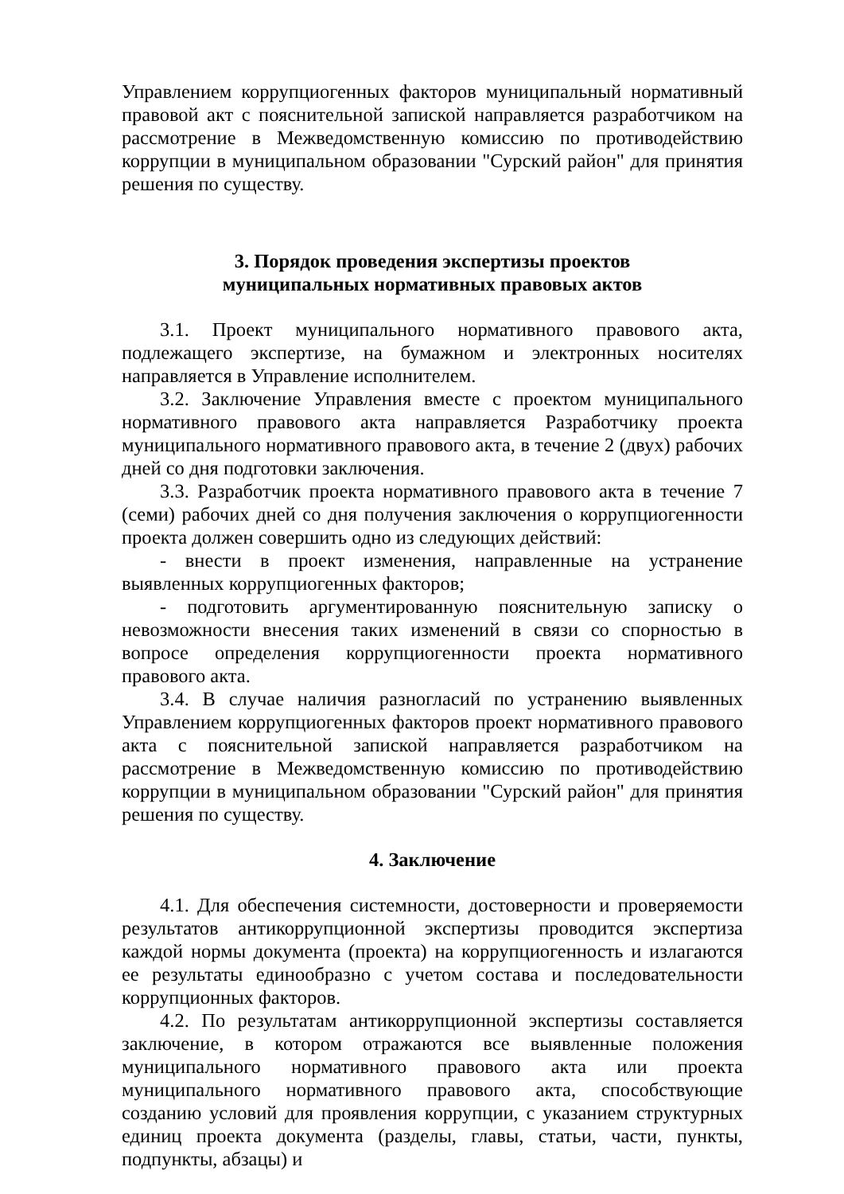Управлением коррупциогенных факторов муниципальный нормативный правовой акт с пояснительной запиской направляется разработчиком на рассмотрение в Межведомственную комиссию по противодействию коррупции в муниципальном образовании "Сурский район" для принятия решения по существу.
3. Порядок проведения экспертизы проектов
муниципальных нормативных правовых актов
3.1. Проект муниципального нормативного правового акта, подлежащего экспертизе, на бумажном и электронных носителях направляется в Управление исполнителем.
3.2. Заключение Управления вместе с проектом муниципального нормативного правового акта направляется Разработчику проекта муниципального нормативного правового акта, в течение 2 (двух) рабочих дней со дня подготовки заключения.
3.3. Разработчик проекта нормативного правового акта в течение 7 (семи) рабочих дней со дня получения заключения о коррупциогенности проекта должен совершить одно из следующих действий:
- внести в проект изменения, направленные на устранение выявленных коррупциогенных факторов;
- подготовить аргументированную пояснительную записку о невозможности внесения таких изменений в связи со спорностью в вопросе определения коррупциогенности проекта нормативного правового акта.
3.4. В случае наличия разногласий по устранению выявленных Управлением коррупциогенных факторов проект нормативного правового акта с пояснительной запиской направляется разработчиком на рассмотрение в Межведомственную комиссию по противодействию коррупции в муниципальном образовании "Сурский район" для принятия решения по существу.
4. Заключение
4.1. Для обеспечения системности, достоверности и проверяемости результатов антикоррупционной экспертизы проводится экспертиза каждой нормы документа (проекта) на коррупциогенность и излагаются ее результаты единообразно с учетом состава и последовательности коррупционных факторов.
4.2. По результатам антикоррупционной экспертизы составляется заключение, в котором отражаются все выявленные положения муниципального нормативного правового акта или проекта муниципального нормативного правового акта, способствующие созданию условий для проявления коррупции, с указанием структурных единиц проекта документа (разделы, главы, статьи, части, пункты, подпункты, абзацы) и